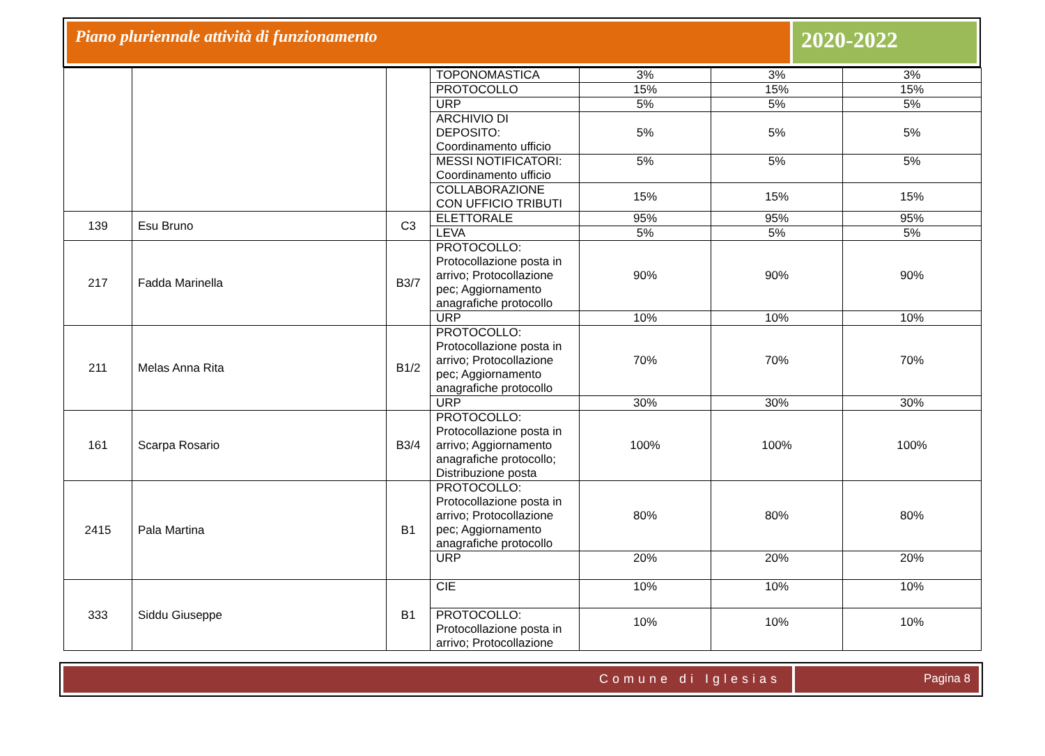Piano pluriennale attività di funzionamento
2020-2022
| | | | TOPONOMASTICA | 3% | 3% | 3% |
| | | | PROTOCOLLO | 15% | 15% | 15% |
| | | | URP | 5% | 5% | 5% |
| | | | ARCHIVIO DI DEPOSITO: Coordinamento ufficio | 5% | 5% | 5% |
| | | | MESSI NOTIFICATORI: Coordinamento ufficio | 5% | 5% | 5% |
| | | | COLLABORAZIONE CON UFFICIO TRIBUTI | 15% | 15% | 15% |
| 139 | Esu Bruno | C3 | ELETTORALE | 95% | 95% | 95% |
| | | | LEVA | 5% | 5% | 5% |
| 217 | Fadda Marinella | B3/7 | PROTOCOLLO: Protocollazione posta in arrivo; Protocollazione pec; Aggiornamento anagrafiche protocollo | 90% | 90% | 90% |
| | | | URP | 10% | 10% | 10% |
| 211 | Melas Anna Rita | B1/2 | PROTOCOLLO: Protocollazione posta in arrivo; Protocollazione pec; Aggiornamento anagrafiche protocollo | 70% | 70% | 70% |
| | | | URP | 30% | 30% | 30% |
| 161 | Scarpa Rosario | B3/4 | PROTOCOLLO: Protocollazione posta in arrivo; Aggiornamento anagrafiche protocollo; Distribuzione posta | 100% | 100% | 100% |
| 2415 | Pala Martina | B1 | PROTOCOLLO: Protocollazione posta in arrivo; Protocollazione pec; Aggiornamento anagrafiche protocollo | 80% | 80% | 80% |
| | | | URP | 20% | 20% | 20% |
| 333 | Siddu Giuseppe | B1 | CIE | 10% | 10% | 10% |
| | | | PROTOCOLLO: Protocollazione posta in arrivo; Protocollazione | 10% | 10% | 10% |
Comune di Iglesias Pagina 8